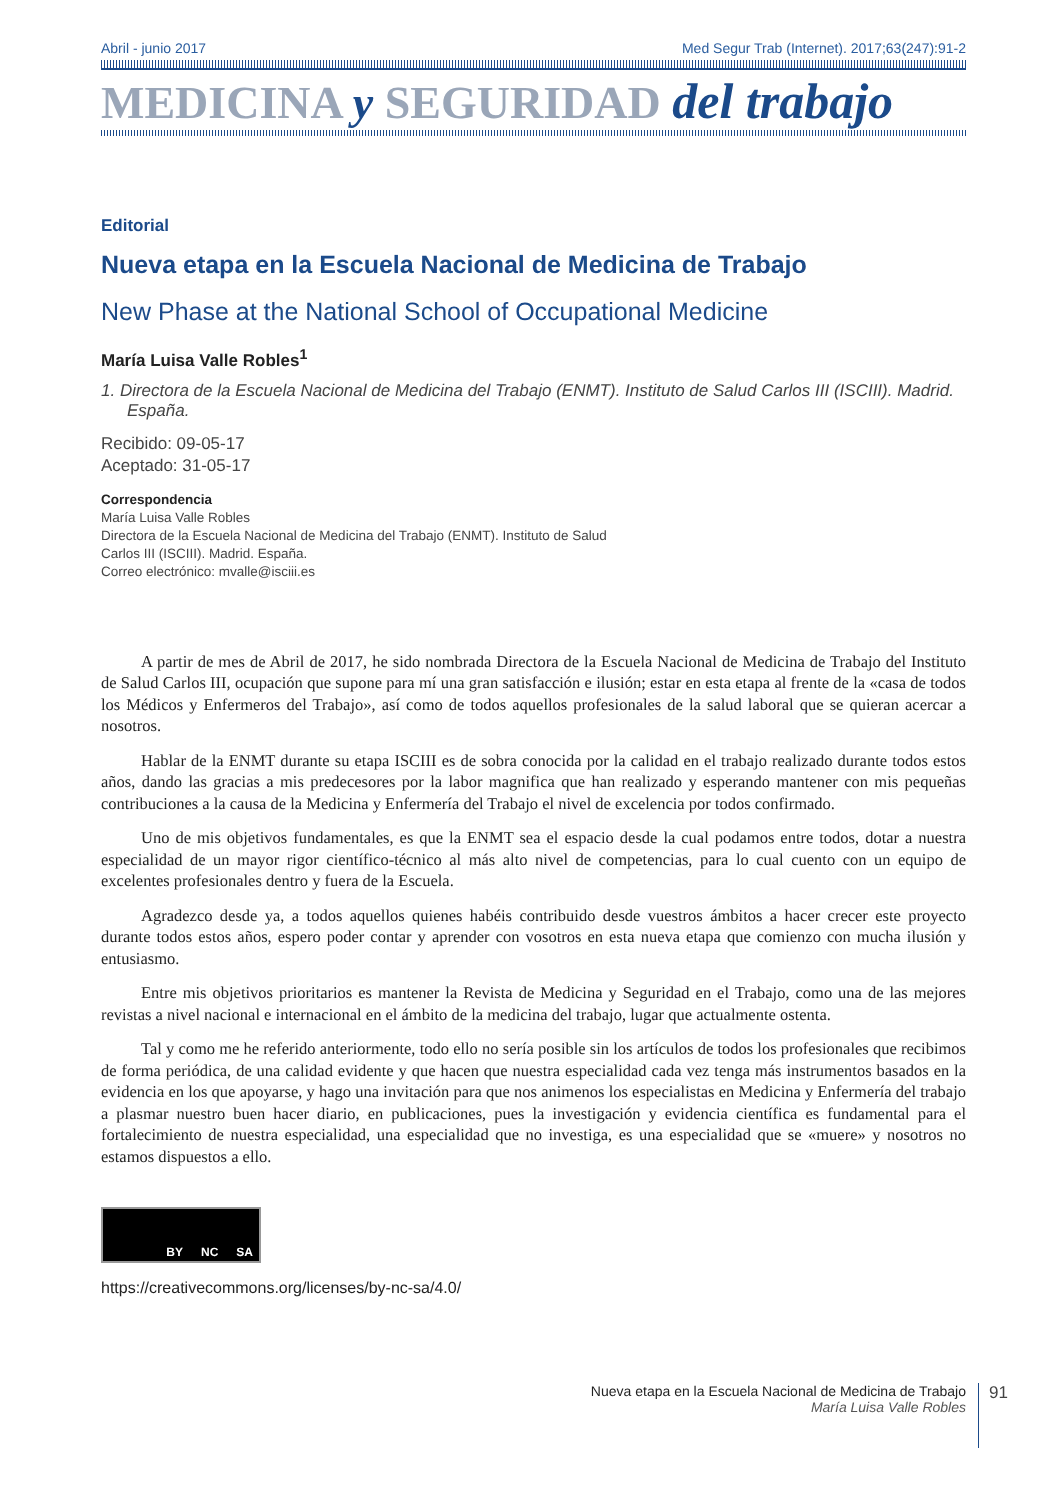Abril - junio 2017 Med Segur Trab (Internet). 2017;63(247):91-2
MEDICINA y SEGURIDAD del trabajo
Editorial
Nueva etapa en la Escuela Nacional de Medicina de Trabajo
New Phase at the National School of Occupational Medicine
María Luisa Valle Robles<sup>1</sup>
1. Directora de la Escuela Nacional de Medicina del Trabajo (ENMT). Instituto de Salud Carlos III (ISCIII). Madrid. España.
Recibido: 09-05-17
Aceptado: 31-05-17
Correspondencia
María Luisa Valle Robles
Directora de la Escuela Nacional de Medicina del Trabajo (ENMT). Instituto de Salud Carlos III (ISCIII). Madrid. España.
Correo electrónico: mvalle@isciii.es
A partir de mes de Abril de 2017, he sido nombrada Directora de la Escuela Nacional de Medicina de Trabajo del Instituto de Salud Carlos III, ocupación que supone para mí una gran satisfacción e ilusión; estar en esta etapa al frente de la «casa de todos los Médicos y Enfermeros del Trabajo», así como de todos aquellos profesionales de la salud laboral que se quieran acercar a nosotros.
Hablar de la ENMT durante su etapa ISCIII es de sobra conocida por la calidad en el trabajo realizado durante todos estos años, dando las gracias a mis predecesores por la labor magnifica que han realizado y esperando mantener con mis pequeñas contribuciones a la causa de la Medicina y Enfermería del Trabajo el nivel de excelencia por todos confirmado.
Uno de mis objetivos fundamentales, es que la ENMT sea el espacio desde la cual podamos entre todos, dotar a nuestra especialidad de un mayor rigor científico-técnico al más alto nivel de competencias, para lo cual cuento con un equipo de excelentes profesionales dentro y fuera de la Escuela.
Agradezco desde ya, a todos aquellos quienes habéis contribuido desde vuestros ámbitos a hacer crecer este proyecto durante todos estos años, espero poder contar y aprender con vosotros en esta nueva etapa que comienzo con mucha ilusión y entusiasmo.
Entre mis objetivos prioritarios es mantener la Revista de Medicina y Seguridad en el Trabajo, como una de las mejores revistas a nivel nacional e internacional en el ámbito de la medicina del trabajo, lugar que actualmente ostenta.
Tal y como me he referido anteriormente, todo ello no sería posible sin los artículos de todos los profesionales que recibimos de forma periódica, de una calidad evidente y que hacen que nuestra especialidad cada vez tenga más instrumentos basados en la evidencia en los que apoyarse, y hago una invitación para que nos animenos los especialistas en Medicina y Enfermería del trabajo a plasmar nuestro buen hacer diario, en publicaciones, pues la investigación y evidencia científica es fundamental para el fortalecimiento de nuestra especialidad, una especialidad que no investiga, es una especialidad que se «muere» y nosotros no estamos dispuestos a ello.
BY NC SA
https://creativecommons.org/licenses/by-nc-sa/4.0/
Nueva etapa en la Escuela Nacional de Medicina de Trabajo
María Luisa Valle Robles
91